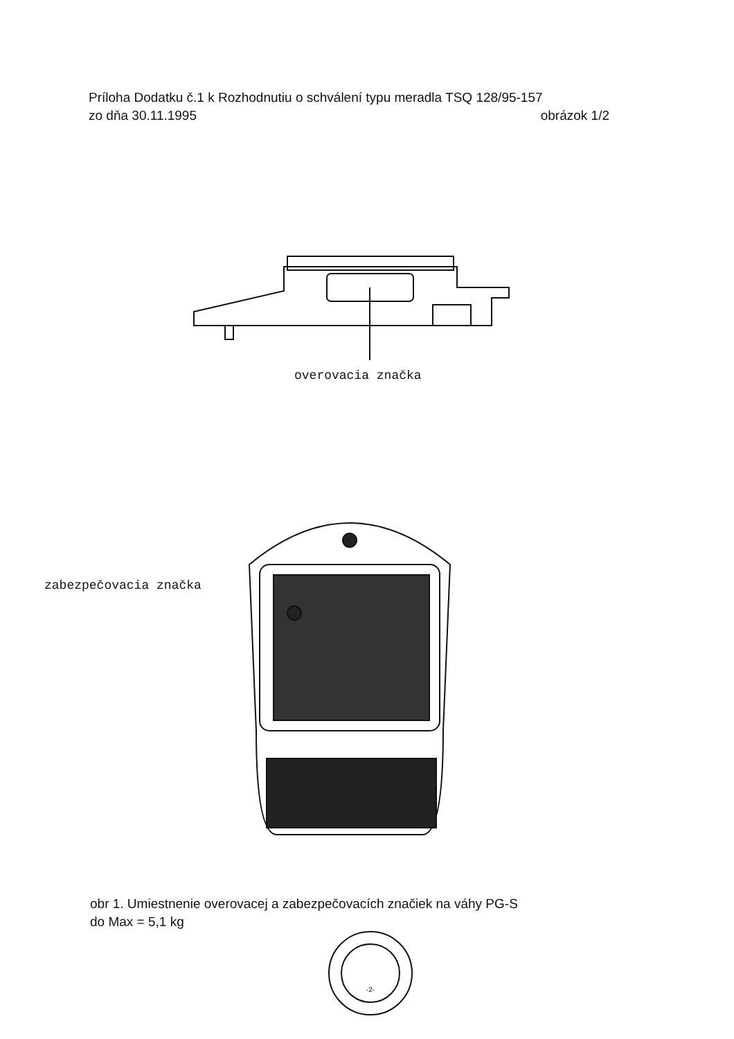Príloha Dodatku č.1 k Rozhodnutiu o schválení typu meradla TSQ 128/95-157
zo dňa 30.11.1995 obrázok 1/2
overovacia značka
zabezpečovacia značka
obr 1. Umiestnenie overovacej a zabezpečovacích značiek na váhy PG-S
do Max = 5,1 kg
-2-